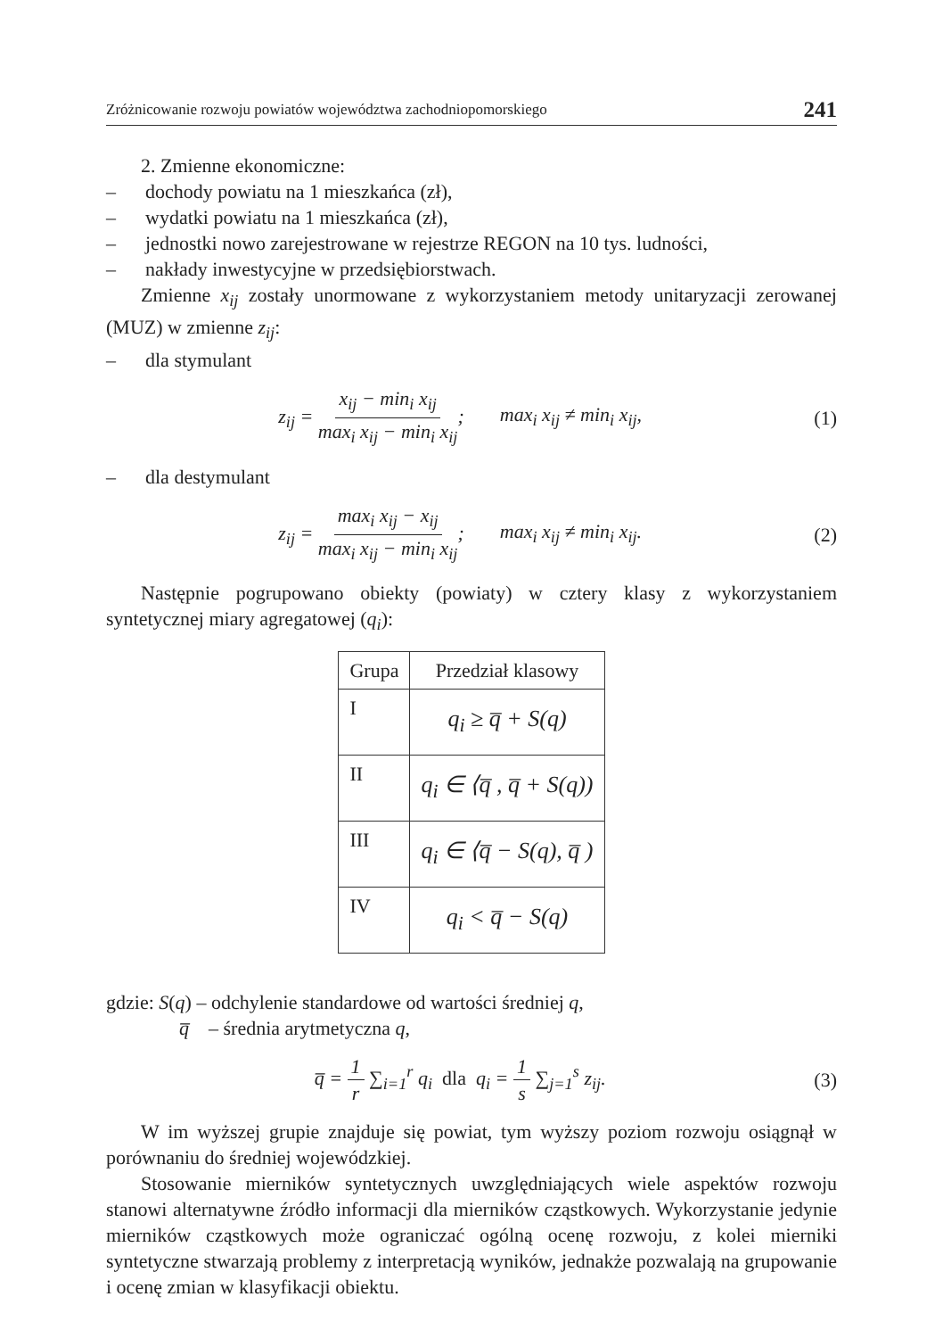Zróżnicowanie rozwoju powiatów województwa zachodniopomorskiego 241
2. Zmienne ekonomiczne:
– dochody powiatu na 1 mieszkańca (zł),
– wydatki powiatu na 1 mieszkańca (zł),
– jednostki nowo zarejestrowane w rejestrze REGON na 10 tys. ludności,
– nakłady inwestycyjne w przedsiębiorstwach.
Zmienne x<sub>ij</sub> zostały unormowane z wykorzystaniem metody unitaryzacji zerowanej (MUZ) w zmienne z<sub>ij</sub>:
– dla stymulant
z<sub>ij</sub> = x<sub>ij</sub> − min<sub>i</sub> x<sub>ij</sub> max<sub>i</sub> x<sub>ij</sub> − min<sub>i</sub> x<sub>ij</sub>; max<sub>i</sub> x<sub>ij</sub> ≠ min<sub>i</sub> x<sub>ij</sub>,
(1)
– dla destymulant
z<sub>ij</sub> = max<sub>i</sub> x<sub>ij</sub> − x<sub>ij</sub> max<sub>i</sub> x<sub>ij</sub> − min<sub>i</sub> x<sub>ij</sub>; max<sub>i</sub> x<sub>ij</sub> ≠ min<sub>i</sub> x<sub>ij</sub>.
(2)
Następnie pogrupowano obiekty (powiaty) w cztery klasy z wykorzystaniem syntetycznej miary agregatowej (q<sub>i</sub>):
| Grupa | Przedział klasowy |
| --- | --- |
| I | q<sub>i</sub> ≥ q̅ + S(q) |
| II | q<sub>i</sub> ∈ ⟨q̅ , q̅ + S(q)) |
| III | q<sub>i</sub> ∈ ⟨q̅ − S(q), q̅ ) |
| IV | q<sub>i</sub> < q̅ − S(q) |
gdzie: S(q) – odchylenie standardowe od wartości średniej q,
q̅ – średnia arytmetyczna q,
q̅ = 1 r ∑<sub>i=1</sub><sup>r</sup> q<sub>i</sub> dla q<sub>i</sub> = 1 s ∑<sub>j=1</sub><sup>s</sup> z<sub>ij</sub>.
(3)
W im wyższej grupie znajduje się powiat, tym wyższy poziom rozwoju osiągnął w porównaniu do średniej wojewódzkiej.
Stosowanie mierników syntetycznych uwzględniających wiele aspektów rozwoju stanowi alternatywne źródło informacji dla mierników cząstkowych. Wykorzystanie jedynie mierników cząstkowych może ograniczać ogólną ocenę rozwoju, z kolei mierniki syntetyczne stwarzają problemy z interpretacją wyników, jednakże pozwalają na grupowanie i ocenę zmian w klasyfikacji obiektu.